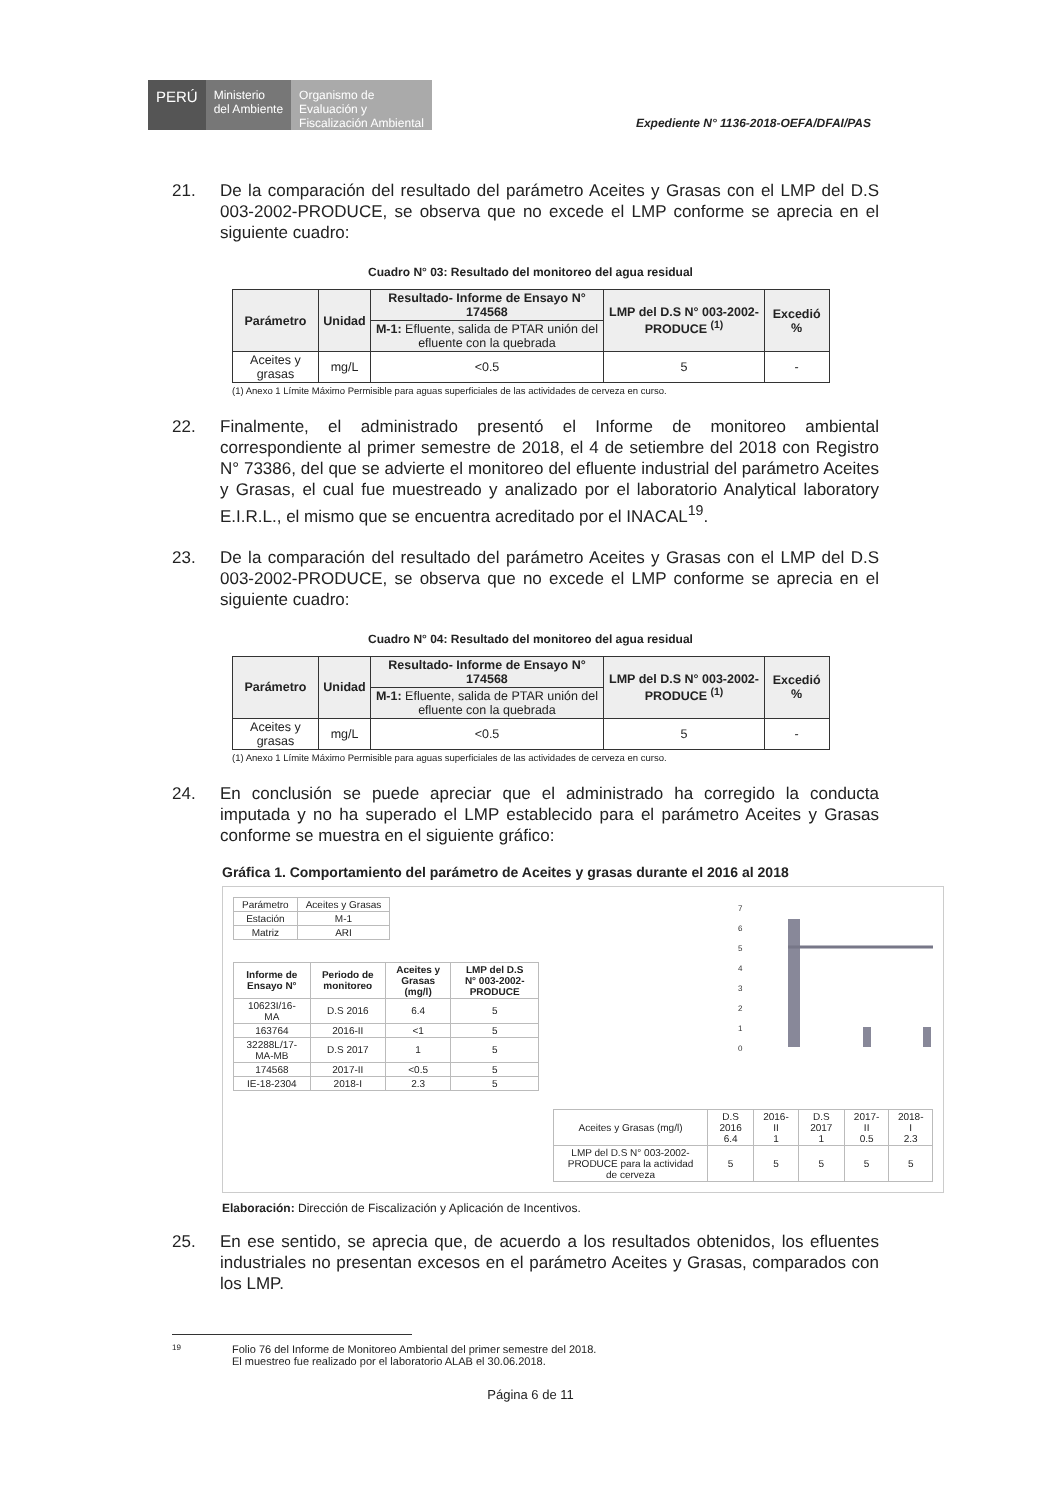PERÚ
Ministerio
del Ambiente
Organismo de
Evaluación y
Fiscalización Ambiental
Expediente N° 1136-2018-OEFA/DFAI/PAS
21. De la comparación del resultado del parámetro Aceites y Grasas con el LMP del D.S 003-2002-PRODUCE, se observa que no excede el LMP conforme se aprecia en el siguiente cuadro:
Cuadro N° 03: Resultado del monitoreo del agua residual
| Parámetro | Unidad | Resultado- Informe de Ensayo N° 174568 | LMP del D.S N° 003-2002-PRODUCE <sup>(1)</sup> | Excedió % |
| --- | --- | --- | --- | --- |
| | | M-1: Efluente, salida de PTAR unión del efluente con la quebrada | | |
| Aceites y grasas | mg/L | <0.5 | 5 | - |
(1) Anexo 1 Límite Máximo Permisible para aguas superficiales de las actividades de cerveza en curso.
22. Finalmente, el administrado presentó el Informe de monitoreo ambiental correspondiente al primer semestre de 2018, el 4 de setiembre del 2018 con Registro N° 73386, del que se advierte el monitoreo del efluente industrial del parámetro Aceites y Grasas, el cual fue muestreado y analizado por el laboratorio Analytical laboratory E.I.R.L., el mismo que se encuentra acreditado por el INACAL<sup>19</sup>.
23. De la comparación del resultado del parámetro Aceites y Grasas con el LMP del D.S 003-2002-PRODUCE, se observa que no excede el LMP conforme se aprecia en el siguiente cuadro:
Cuadro N° 04: Resultado del monitoreo del agua residual
| Parámetro | Unidad | Resultado- Informe de Ensayo N° 174568 | LMP del D.S N° 003-2002-PRODUCE <sup>(1)</sup> | Excedió % |
| --- | --- | --- | --- | --- |
| | | M-1: Efluente, salida de PTAR unión del efluente con la quebrada | | |
| Aceites y grasas | mg/L | <0.5 | 5 | - |
(1) Anexo 1 Límite Máximo Permisible para aguas superficiales de las actividades de cerveza en curso.
24. En conclusión se puede apreciar que el administrado ha corregido la conducta imputada y no ha superado el LMP establecido para el parámetro Aceites y Grasas conforme se muestra en el siguiente gráfico:
Gráfica 1. Comportamiento del parámetro de Aceites y grasas durante el 2016 al 2018
| Parámetro | Aceites y Grasas |
| Estación | M-1 |
| Matriz | ARI |
| Informe de Ensayo N° | Periodo de monitoreo | Aceites y Grasas (mg/l) | LMP del D.S N° 003-2002-PRODUCE |
| --- | --- | --- | --- |
| 10623I/16-MA | D.S 2016 | 6.4 | 5 |
| 163764 | 2016-II | <1 | 5 |
| 32288L/17-MA-MB | D.S 2017 | 1 | 5 |
| 174568 | 2017-II | <0.5 | 5 |
| IE-18-2304 | 2018-I | 2.3 | 5 |
7
6
5
4
3
2
1
0
| Aceites y Grasas (mg/l) | D.S 2016 6.4 | 2016-II 1 | D.S 2017 1 | 2017-II 0.5 | 2018-I 2.3 |
| LMP del D.S N° 003-2002-PRODUCE para la actividad de cerveza | 5 | 5 | 5 | 5 | 5 |
Elaboración: Dirección de Fiscalización y Aplicación de Incentivos.
25. En ese sentido, se aprecia que, de acuerdo a los resultados obtenidos, los efluentes industriales no presentan excesos en el parámetro Aceites y Grasas, comparados con los LMP.
19 Folio 76 del Informe de Monitoreo Ambiental del primer semestre del 2018.
El muestreo fue realizado por el laboratorio ALAB el 30.06.2018.
Página 6 de 11